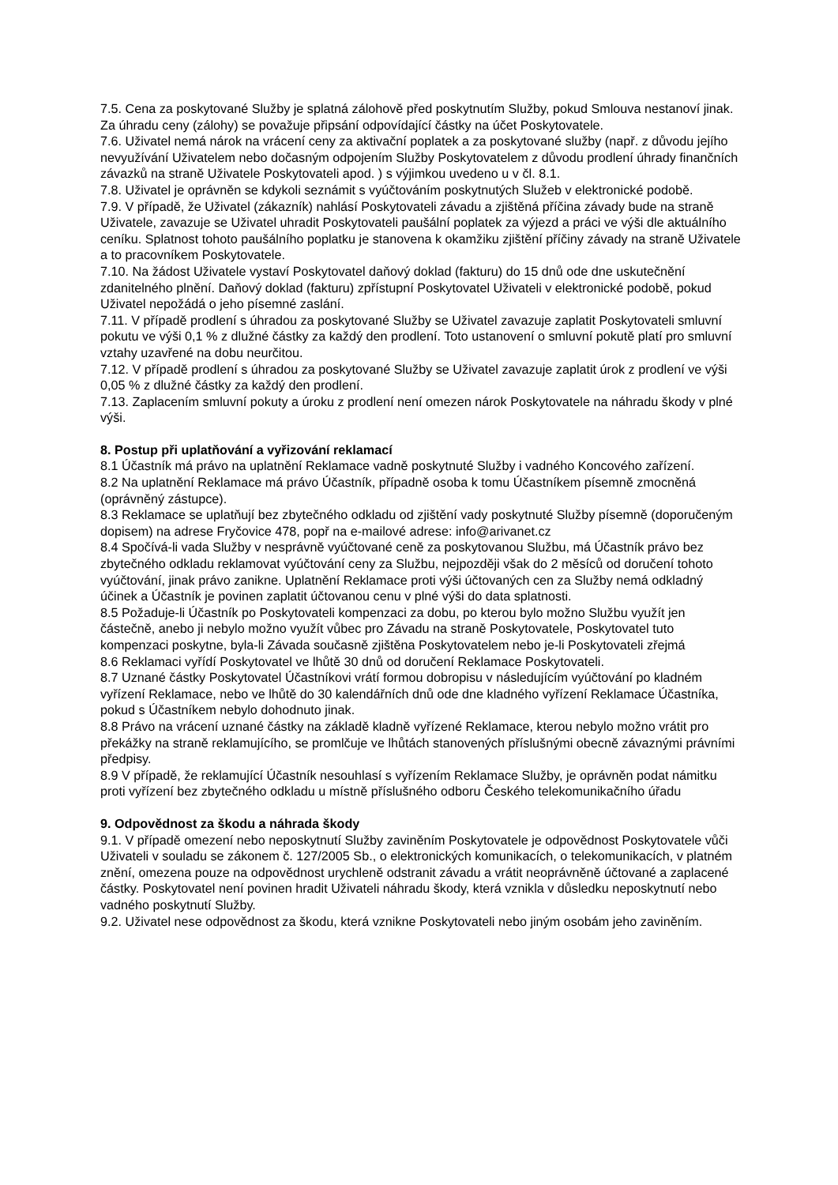7.5. Cena za poskytované Služby je splatná zálohově před poskytnutím Služby, pokud Smlouva nestanoví jinak. Za úhradu ceny (zálohy) se považuje připsání odpovídající částky na účet Poskytovatele.
7.6. Uživatel nemá nárok na vrácení ceny za aktivační poplatek a za poskytované služby (např. z důvodu jejího nevyužívání Uživatelem nebo dočasným odpojením Služby Poskytovatelem z důvodu prodlení úhrady finančních závazků na straně Uživatele Poskytovateli apod. ) s výjimkou uvedeno u v čl. 8.1.
7.8. Uživatel je oprávněn se kdykoli seznámit s vyúčtováním poskytnutých Služeb v elektronické podobě.
7.9. V případě, že Uživatel (zákazník) nahlásí Poskytovateli závadu a zjištěná příčina závady bude na straně Uživatele, zavazuje se Uživatel uhradit Poskytovateli paušální poplatek za výjezd a práci ve výši dle aktuálního ceníku. Splatnost tohoto paušálního poplatku je stanovena k okamžiku zjištění příčiny závady na straně Uživatele a to pracovníkem Poskytovatele.
7.10. Na žádost Uživatele vystaví Poskytovatel daňový doklad (fakturu) do 15 dnů ode dne uskutečnění zdanitelného plnění. Daňový doklad (fakturu) zpřístupní Poskytovatel Uživateli v elektronické podobě, pokud Uživatel nepožádá o jeho písemné zaslání.
7.11. V případě prodlení s úhradou za poskytované Služby se Uživatel zavazuje zaplatit Poskytovateli smluvní pokutu ve výši 0,1 % z dlužné částky za každý den prodlení. Toto ustanovení o smluvní pokutě platí pro smluvní vztahy uzavřené na dobu neurčitou.
7.12. V případě prodlení s úhradou za poskytované Služby se Uživatel zavazuje zaplatit úrok z prodlení ve výši 0,05 % z dlužné částky za každý den prodlení.
7.13. Zaplacením smluvní pokuty a úroku z prodlení není omezen nárok Poskytovatele na náhradu škody v plné výši.
8. Postup při uplatňování a vyřizování reklamací
8.1 Účastník má právo na uplatnění Reklamace vadně poskytnuté Služby i vadného Koncového zařízení.
8.2 Na uplatnění Reklamace má právo Účastník, případně osoba k tomu Účastníkem písemně zmocněná (oprávněný zástupce).
8.3 Reklamace se uplatňují bez zbytečného odkladu od zjištění vady poskytnuté Služby písemně (doporučeným dopisem) na adrese Fryčovice 478, popř na e-mailové adrese: info@arivanet.cz
8.4 Spočívá-li vada Služby v nesprávně vyúčtované ceně za poskytovanou Službu, má Účastník právo bez zbytečného odkladu reklamovat vyúčtování ceny za Službu, nejpozději však do 2 měsíců od doručení tohoto vyúčtování, jinak právo zanikne. Uplatnění Reklamace proti výši účtovaných cen za Služby nemá odkladný účinek a Účastník je povinen zaplatit účtovanou cenu v plné výši do data splatnosti.
8.5 Požaduje-li Účastník po Poskytovateli kompenzaci za dobu, po kterou bylo možno Službu využít jen částečně, anebo ji nebylo možno využít vůbec pro Závadu na straně Poskytovatele, Poskytovatel tuto kompenzaci poskytne, byla-li Závada současně zjištěna Poskytovatelem nebo je-li Poskytovateli zřejmá
8.6 Reklamaci vyřídí Poskytovatel ve lhůtě 30 dnů od doručení Reklamace Poskytovateli.
8.7 Uznané částky Poskytovatel Účastníkovi vrátí formou dobropisu v následujícím vyúčtování po kladném vyřízení Reklamace, nebo ve lhůtě do 30 kalendářních dnů ode dne kladného vyřízení Reklamace Účastníka, pokud s Účastníkem nebylo dohodnuto jinak.
8.8 Právo na vrácení uznané částky na základě kladně vyřízené Reklamace, kterou nebylo možno vrátit pro překážky na straně reklamujícího, se promlčuje ve lhůtách stanovených příslušnými obecně závaznými právními předpisy.
8.9 V případě, že reklamující Účastník nesouhlasí s vyřízením Reklamace Služby, je oprávněn podat námitku proti vyřízení bez zbytečného odkladu u místně příslušného odboru Českého telekomunikačního úřadu
9. Odpovědnost za škodu a náhrada škody
9.1. V případě omezení nebo neposkytnutí Služby zaviněním Poskytovatele je odpovědnost Poskytovatele vůči Uživateli v souladu se zákonem č. 127/2005 Sb., o elektronických komunikacích, o telekomunikacích, v platném znění, omezena pouze na odpovědnost urychleně odstranit závadu a vrátit neoprávněně účtované a zaplacené částky. Poskytovatel není povinen hradit Uživateli náhradu škody, která vznikla v důsledku neposkytnutí nebo vadného poskytnutí Služby.
9.2. Uživatel nese odpovědnost za škodu, která vznikne Poskytovateli nebo jiným osobám jeho zaviněním.